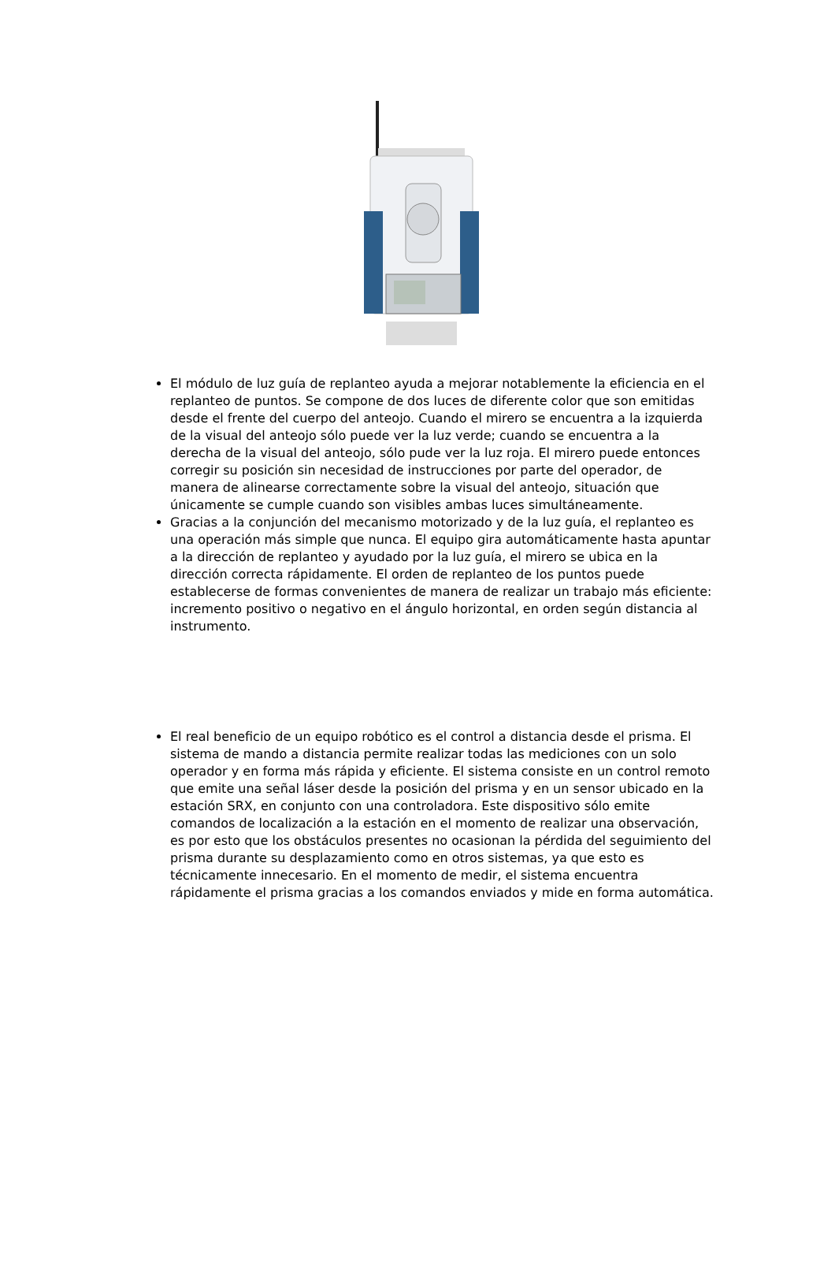El módulo de luz guía de replanteo ayuda a mejorar notablemente la eficiencia en el replanteo de puntos. Se compone de dos luces de diferente color que son emitidas desde el frente del cuerpo del anteojo. Cuando el mirero se encuentra a la izquierda de la visual del anteojo sólo puede ver la luz verde; cuando se encuentra a la derecha de la visual del anteojo, sólo pude ver la luz roja. El mirero puede entonces corregir su posición sin necesidad de instrucciones por parte del operador, de manera de alinearse correctamente sobre la visual del anteojo, situación que únicamente se cumple cuando son visibles ambas luces simultáneamente.
Gracias a la conjunción del mecanismo motorizado y de la luz guía, el replanteo es una operación más simple que nunca. El equipo gira automáticamente hasta apuntar a la dirección de replanteo y ayudado por la luz guía, el mirero se ubica en la dirección correcta rápidamente. El orden de replanteo de los puntos puede establecerse de formas convenientes de manera de realizar un trabajo más eficiente: incremento positivo o negativo en el ángulo horizontal, en orden según distancia al instrumento.
El real beneficio de un equipo robótico es el control a distancia desde el prisma. El sistema de mando a distancia permite realizar todas las mediciones con un solo operador y en forma más rápida y eficiente. El sistema consiste en un control remoto que emite una señal láser desde la posición del prisma y en un sensor ubicado en la estación SRX, en conjunto con una controladora. Este dispositivo sólo emite comandos de localización a la estación en el momento de realizar una observación, es por esto que los obstáculos presentes no ocasionan la pérdida del seguimiento del prisma durante su desplazamiento como en otros sistemas, ya que esto es técnicamente innecesario. En el momento de medir, el sistema encuentra rápidamente el prisma gracias a los comandos enviados y mide en forma automática.